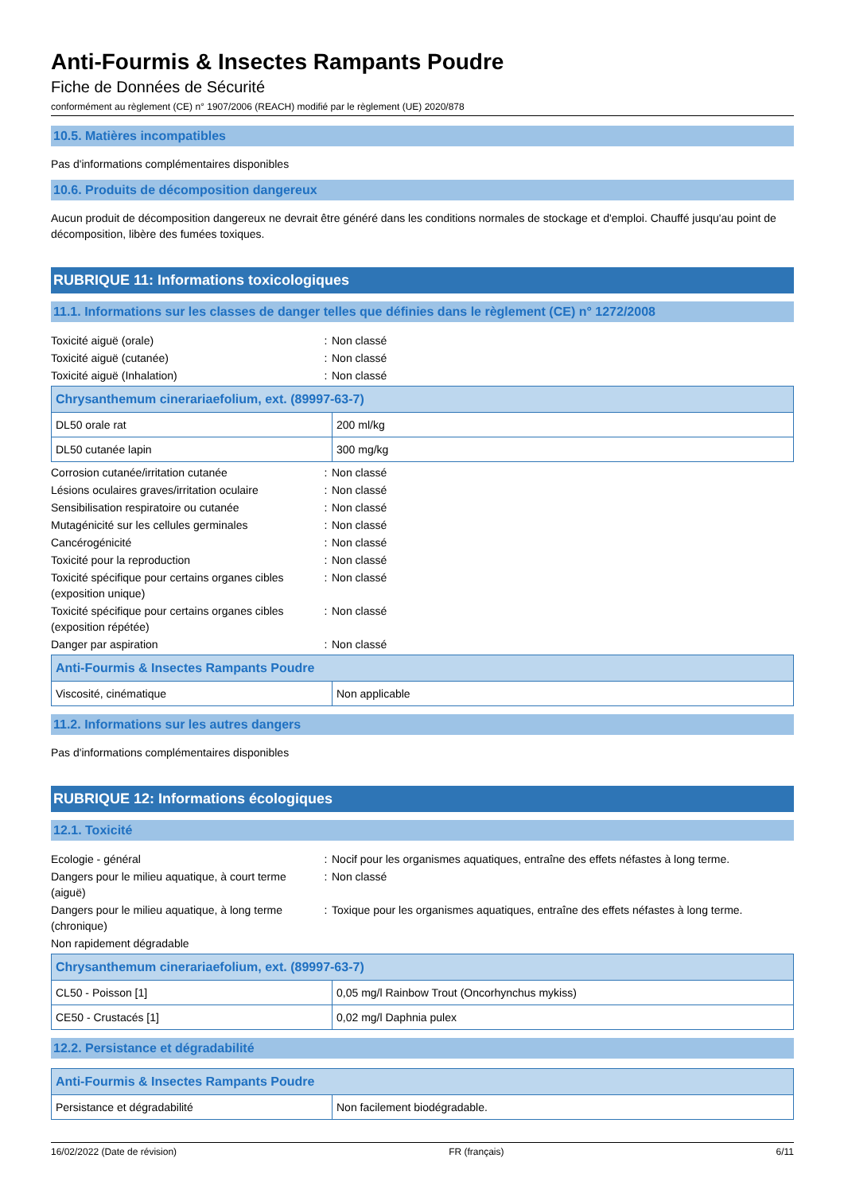Anti-Fourmis & Insectes Rampants Poudre
Fiche de Données de Sécurité
conformément au règlement (CE) n° 1907/2006 (REACH) modifié par le règlement (UE) 2020/878
10.5. Matières incompatibles
Pas d'informations complémentaires disponibles
10.6. Produits de décomposition dangereux
Aucun produit de décomposition dangereux ne devrait être généré dans les conditions normales de stockage et d'emploi. Chauffé jusqu'au point de décomposition, libère des fumées toxiques.
RUBRIQUE 11: Informations toxicologiques
11.1. Informations sur les classes de danger telles que définies dans le règlement (CE) n° 1272/2008
| Toxicité aiguë (orale) | : | Non classé |
| Toxicité aiguë (cutanée) | : | Non classé |
| Toxicité aiguë (Inhalation) | : | Non classé |
| Chrysanthemum cinerariaefolium, ext. (89997-63-7) | |
| --- | --- |
| DL50 orale rat | 200 ml/kg |
| DL50 cutanée lapin | 300 mg/kg |
| Corrosion cutanée/irritation cutanée | : | Non classé |
| Lésions oculaires graves/irritation oculaire | : | Non classé |
| Sensibilisation respiratoire ou cutanée | : | Non classé |
| Mutagénicité sur les cellules germinales | : | Non classé |
| Cancérogénicité | : | Non classé |
| Toxicité pour la reproduction | : | Non classé |
| Toxicité spécifique pour certains organes cibles (exposition unique) | : | Non classé |
| Toxicité spécifique pour certains organes cibles (exposition répétée) | : | Non classé |
| Danger par aspiration | : | Non classé |
| Anti-Fourmis & Insectes Rampants Poudre | |
| --- | --- |
| Viscosité, cinématique | Non applicable |
11.2. Informations sur les autres dangers
Pas d'informations complémentaires disponibles
RUBRIQUE 12: Informations écologiques
12.1. Toxicité
| Ecologie - général | : | Nocif pour les organismes aquatiques, entraîne des effets néfastes à long terme. |
| Dangers pour le milieu aquatique, à court terme (aiguë) | : | Non classé |
| Dangers pour le milieu aquatique, à long terme (chronique) | : | Toxique pour les organismes aquatiques, entraîne des effets néfastes à long terme. |
| Non rapidement dégradable | | |
| Chrysanthemum cinerariaefolium, ext. (89997-63-7) | |
| --- | --- |
| CL50 - Poisson [1] | 0,05 mg/l Rainbow Trout (Oncorhynchus mykiss) |
| CE50 - Crustacés [1] | 0,02 mg/l Daphnia pulex |
12.2. Persistance et dégradabilité
| Anti-Fourmis & Insectes Rampants Poudre | |
| --- | --- |
| Persistance et dégradabilité | Non facilement biodégradable. |
16/02/2022 (Date de révision) FR (français) 6/11